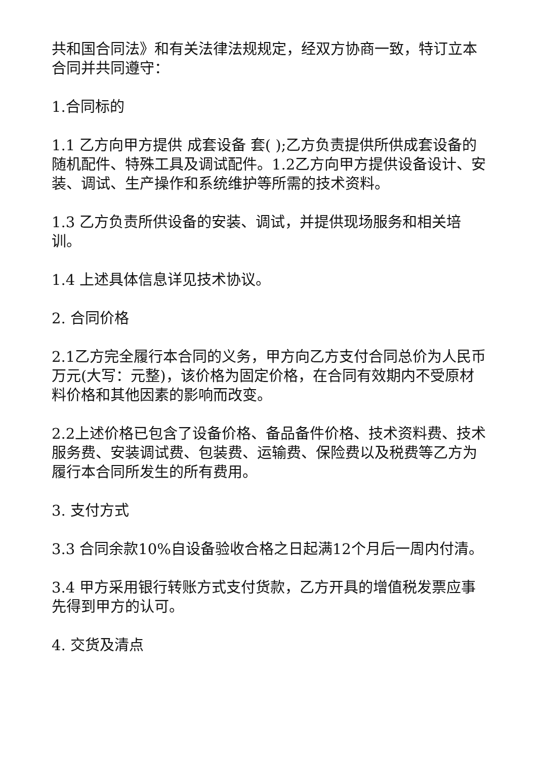共和国合同法》和有关法律法规规定，经双方协商一致，特订立本合同并共同遵守：
1.合同标的
1.1 乙方向甲方提供 成套设备 套( );乙方负责提供所供成套设备的随机配件、特殊工具及调试配件。1.2乙方向甲方提供设备设计、安装、调试、生产操作和系统维护等所需的技术资料。
1.3 乙方负责所供设备的安装、调试，并提供现场服务和相关培训。
1.4 上述具体信息详见技术协议。
2. 合同价格
2.1乙方完全履行本合同的义务，甲方向乙方支付合同总价为人民币 万元(大写：元整)，该价格为固定价格，在合同有效期内不受原材料价格和其他因素的影响而改变。
2.2上述价格已包含了设备价格、备品备件价格、技术资料费、技术服务费、安装调试费、包装费、运输费、保险费以及税费等乙方为履行本合同所发生的所有费用。
3. 支付方式
3.3 合同余款10%自设备验收合格之日起满12个月后一周内付清。
3.4 甲方采用银行转账方式支付货款，乙方开具的增值税发票应事先得到甲方的认可。
4. 交货及清点